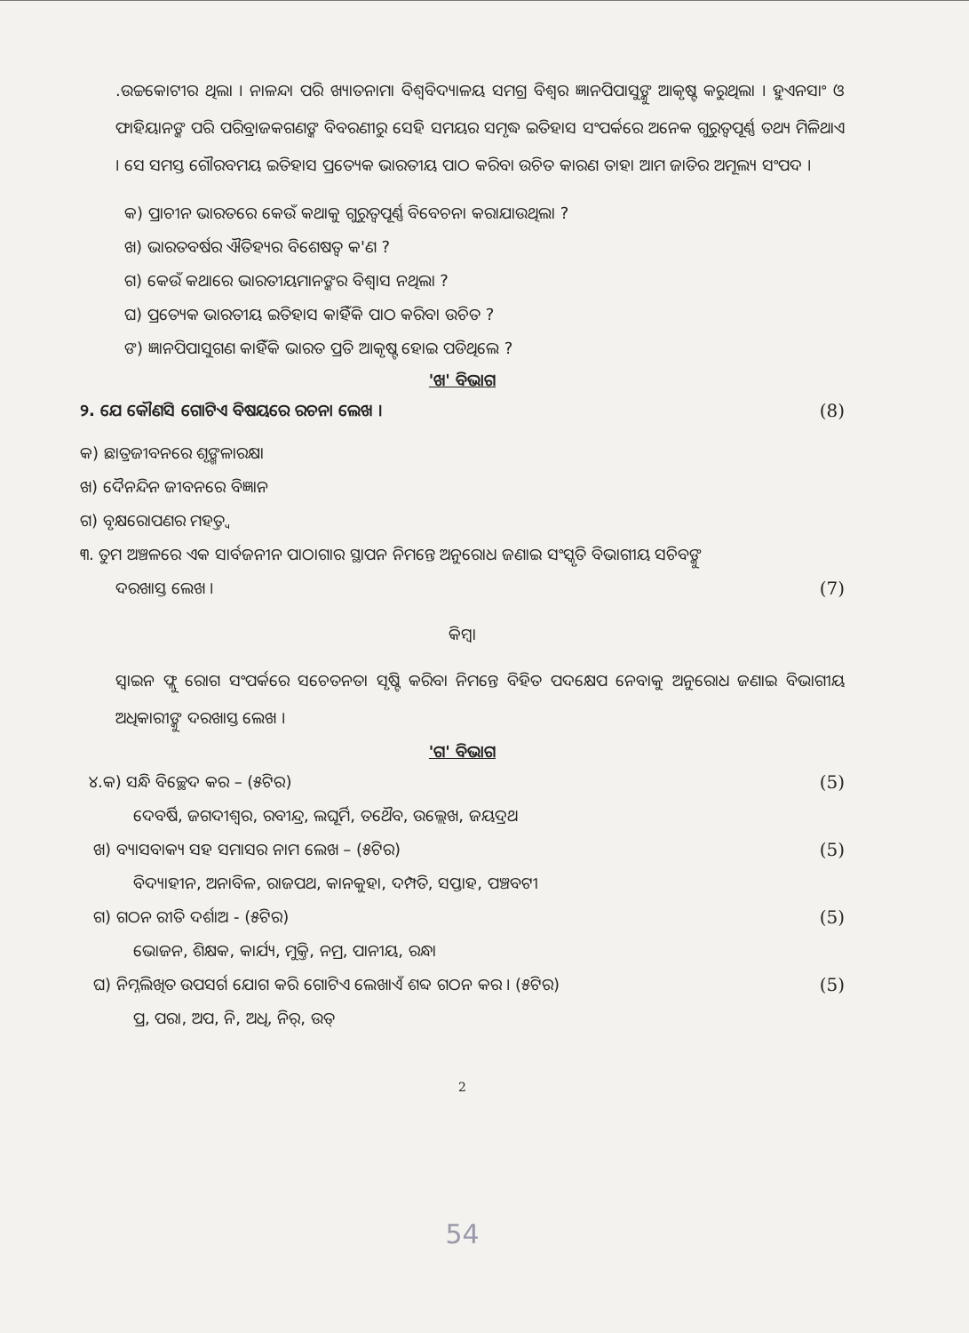.ଉଚ୍ଚକୋଟୀର ଥିଲା । ନାଳନ୍ଦା ପରି ଖ୍ୟାତନାମା ବିଶ୍ୱବିଦ୍ୟାଳୟ ସମଗ୍ର ବିଶ୍ୱର ଜ୍ଞାନପିପାସୁଙ୍କୁ ଆକୃଷ୍ଟ କରୁଥିଲା । ହୁଏନସାଂ ଓ ଫାହିୟାନଙ୍କ ପରି ପରିବ୍ରାଜକଗଣଙ୍କ ବିବରଣୀରୁ ସେହି ସମୟର ସମୃଦ୍ଧ ଇତିହାସ ସଂପର୍କରେ ଅନେକ ଗୁରୁତ୍ୱପୂର୍ଣ୍ଣ ତଥ୍ୟ ମିଳିଥାଏ । ସେ ସମସ୍ତ ଗୌରବମୟ ଇତିହାସ ପ୍ରତ୍ୟେକ ଭାରତୀୟ ପାଠ କରିବା ଉଚିତ କାରଣ ତାହା ଆମ ଜାତିର ଅମୂଲ୍ୟ ସଂପଦ ।
କ) ପ୍ରାଚୀନ ଭାରତରେ କେଉଁ କଥାକୁ ଗୁରୁତ୍ୱପୂର୍ଣ୍ଣ ବିବେଚନା କରାଯାଉଥିଲା ?
ଖ) ଭାରତବର୍ଷର ଐତିହ୍ୟର ବିଶେଷତ୍ୱ କ'ଣ ?
ଗ) କେଉଁ କଥାରେ ଭାରତୀୟମାନଙ୍କର ବିଶ୍ୱାସ ନଥିଲା ?
ଘ) ପ୍ରତ୍ୟେକ ଭାରତୀୟ ଇତିହାସ କାହିଁକି ପାଠ କରିବା ଉଚିତ ?
ଙ) ଜ୍ଞାନପିପାସୁଗଣ କାହିଁକି ଭାରତ ପ୍ରତି ଆକୃଷ୍ଟ ହୋଇ ପଡିଥିଲେ ?
'ଖ' ବିଭାଗ
୨. ଯେ କୌଣସି ଗୋଟିଏ ବିଷୟରେ ରଚନା ଲେଖ । (8)
କ) ଛାତ୍ରଜୀବନରେ ଶୃଙ୍ଖଳାରକ୍ଷା
ଖ) ଦୈନନ୍ଦିନ ଜୀବନରେ ବିଜ୍ଞାନ
ଗ) ବୃକ୍ଷରୋପଣର ମହତ୍ତ୍ୱ
୩. ତୁମ ଅଞ୍ଚଳରେ ଏକ ସାର୍ବଜନୀନ ପାଠାଗାର ସ୍ଥାପନ ନିମନ୍ତେ ଅନୁରୋଧ ଜଣାଇ ସଂସ୍କୃତି ବିଭାଗୀୟ ସଚିବଙ୍କୁ
ଦରଖାସ୍ତ ଲେଖ । (7)
କିମ୍ବା
ସ୍ୱାଇନ ଫ୍ଲୁ ରୋଗ ସଂପର୍କରେ ସଚେତନତା ସୃଷ୍ଟି କରିବା ନିମନ୍ତେ ବିହିତ ପଦକ୍ଷେପ ନେବାକୁ ଅନୁରୋଧ ଜଣାଇ ବିଭାଗୀୟ ଅଧିକାରୀଙ୍କୁ ଦରଖାସ୍ତ ଲେଖ ।
'ଗ' ବିଭାଗ
୪.କ) ସନ୍ଧି ବିଚ୍ଛେଦ କର – (୫ଟିର) (5)
ଦେବର୍ଷି, ଜଗଦୀଶ୍ୱର, ରବୀନ୍ଦ୍ର, ଲଘୂର୍ମି, ତଥୈବ, ଉଲ୍ଲେଖ, ଜୟଦ୍ରଥ
ଖ) ବ୍ୟାସବାକ୍ୟ ସହ ସମାସର ନାମ ଲେଖ – (୫ଟିର) (5)
ବିଦ୍ୟାହୀନ, ଅନାବିଳ, ରାଜପଥ, କାନକୁହା, ଦମ୍ପତି, ସପ୍ତାହ, ପଞ୍ଚବଟୀ
ଗ) ଗଠନ ରୀତି ଦର୍ଶାଅ - (୫ଟିର) (5)
ଭୋଜନ, ଶିକ୍ଷକ, କାର୍ଯ୍ୟ, ମୁକ୍ତି, ନମ୍ର, ପାନୀୟ, ରନ୍ଧା
ଘ) ନିମ୍ନଲିଖିତ ଉପସର୍ଗ ଯୋଗ କରି ଗୋଟିଏ ଲେଖାଏଁ ଶବ୍ଦ ଗଠନ କର । (୫ଟିର) (5)
ପ୍ର, ପରା, ଅପ, ନି, ଅଧି, ନିର୍, ଉତ୍
2
54